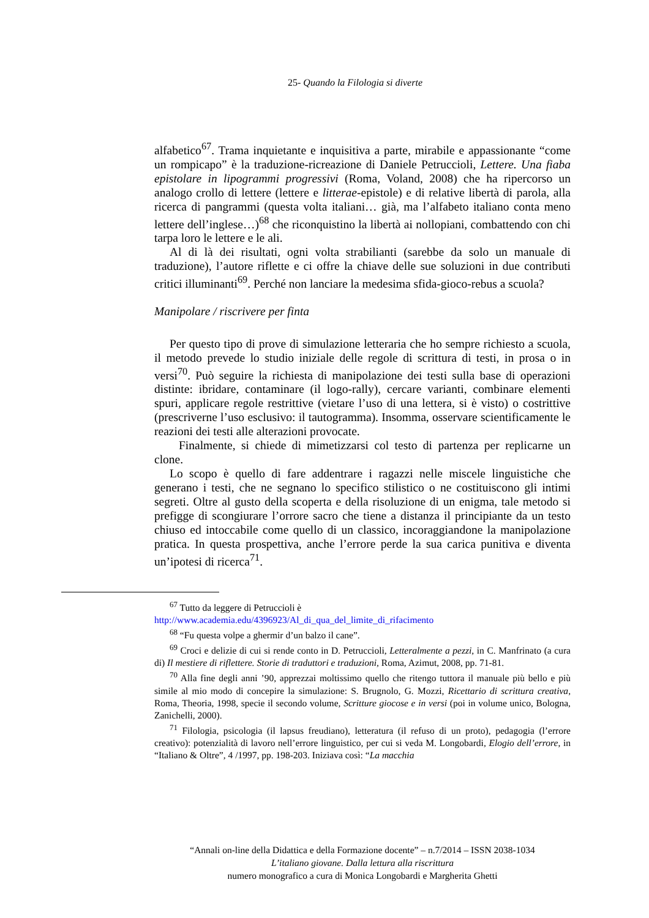25- Quando la Filologia si diverte
alfabetico<sup>67</sup>. Trama inquietante e inquisitiva a parte, mirabile e appassionante “come un rompicapo” è la traduzione-ricreazione di Daniele Petruccioli, Lettere. Una fiaba epistolare in lipogrammi progressivi (Roma, Voland, 2008) che ha ripercorso un analogo crollo di lettere (lettere e litterae-epistole) e di relative libertà di parola, alla ricerca di pangrammi (questa volta italiani… già, ma l’alfabeto italiano conta meno lettere dell’inglese…)<sup>68</sup> che riconquistino la libertà ai nollopiani, combattendo con chi tarpa loro le lettere e le ali.
Al di là dei risultati, ogni volta strabilianti (sarebbe da solo un manuale di traduzione), l’autore riflette e ci offre la chiave delle sue soluzioni in due contributi critici illuminanti<sup>69</sup>. Perché non lanciare la medesima sfida-gioco-rebus a scuola?
Manipolare / riscrivere per finta
Per questo tipo di prove di simulazione letteraria che ho sempre richiesto a scuola, il metodo prevede lo studio iniziale delle regole di scrittura di testi, in prosa o in versi<sup>70</sup>. Può seguire la richiesta di manipolazione dei testi sulla base di operazioni distinte: ibridare, contaminare (il logo-rally), cercare varianti, combinare elementi spuri, applicare regole restrittive (vietare l’uso di una lettera, si è visto) o costrittive (prescriverne l’uso esclusivo: il tautogramma). Insomma, osservare scientificamente le reazioni dei testi alle alterazioni provocate.
Finalmente, si chiede di mimetizzarsi col testo di partenza per replicarne un clone.
Lo scopo è quello di fare addentrare i ragazzi nelle miscele linguistiche che generano i testi, che ne segnano lo specifico stilistico o ne costituiscono gli intimi segreti. Oltre al gusto della scoperta e della risoluzione di un enigma, tale metodo si prefigge di scongiurare l’orrore sacro che tiene a distanza il principiante da un testo chiuso ed intoccabile come quello di un classico, incoraggiandone la manipolazione pratica. In questa prospettiva, anche l’errore perde la sua carica punitiva e diventa un’ipotesi di ricerca<sup>71</sup>.
<sup>67</sup> Tutto da leggere di Petruccioli è
http://www.academia.edu/4396923/Al_di_qua_del_limite_di_rifacimento
<sup>68</sup> “Fu questa volpe a ghermir d’un balzo il cane”.
<sup>69</sup> Croci e delizie di cui si rende conto in D. Petruccioli, Letteralmente a pezzi, in C. Manfrinato (a cura di) Il mestiere di riflettere. Storie di traduttori e traduzioni, Roma, Azimut, 2008, pp. 71-81.
<sup>70</sup> Alla fine degli anni ’90, apprezzai moltissimo quello che ritengo tuttora il manuale più bello e più simile al mio modo di concepire la simulazione: S. Brugnolo, G. Mozzi, Ricettario di scrittura creativa, Roma, Theoria, 1998, specie il secondo volume, Scritture giocose e in versi (poi in volume unico, Bologna, Zanichelli, 2000).
<sup>71</sup> Filologia, psicologia (il lapsus freudiano), letteratura (il refuso di un proto), pedagogia (l’errore creativo): potenzialità di lavoro nell’errore linguistico, per cui si veda M. Longobardi, Elogio dell’errore, in “Italiano & Oltre”, 4 /1997, pp. 198-203. Iniziava così: “La macchia
“Annali on-line della Didattica e della Formazione docente” – n.7/2014 – ISSN 2038-1034
L’italiano giovane. Dalla lettura alla riscrittura
numero monografico a cura di Monica Longobardi e Margherita Ghetti